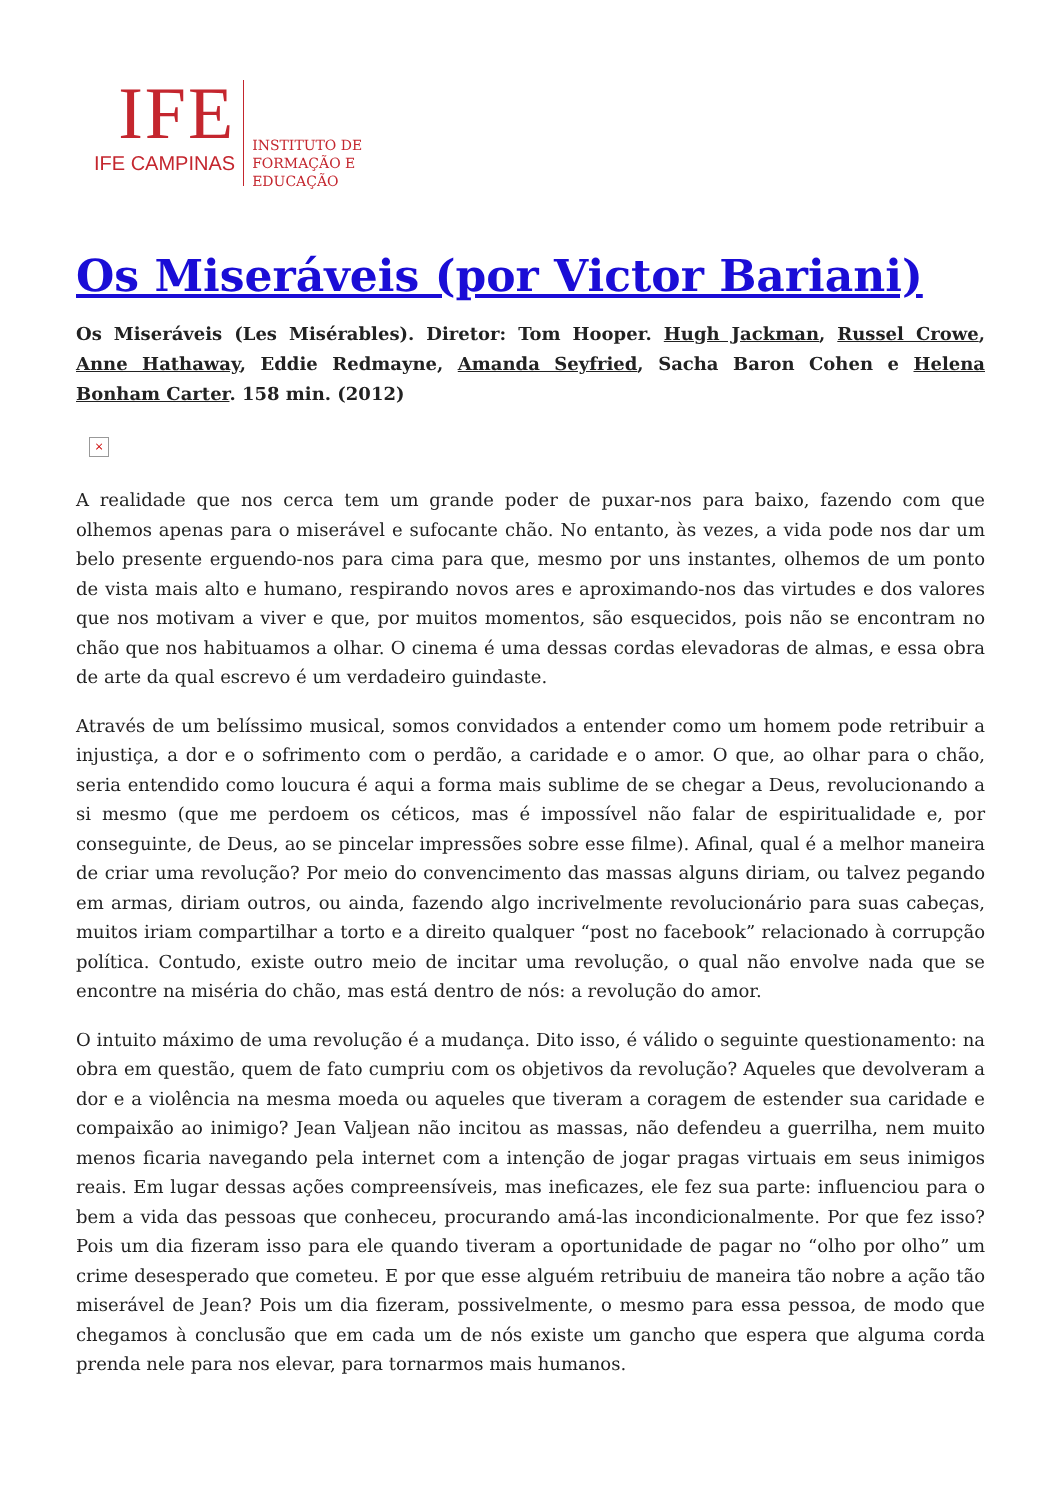IFE
IFE CAMPINAS
INSTITUTO DE
FORMAÇÃO E
EDUCAÇÃO
Os Miseráveis (por Victor Bariani)
Os Miseráveis (Les Misérables). Diretor: Tom Hooper. Hugh Jackman, Russel Crowe, Anne Hathaway, Eddie Redmayne, Amanda Seyfried, Sacha Baron Cohen e Helena Bonham Carter. 158 min. (2012)
×
A realidade que nos cerca tem um grande poder de puxar-nos para baixo, fazendo com que olhemos apenas para o miserável e sufocante chão. No entanto, às vezes, a vida pode nos dar um belo presente erguendo-nos para cima para que, mesmo por uns instantes, olhemos de um ponto de vista mais alto e humano, respirando novos ares e aproximando-nos das virtudes e dos valores que nos motivam a viver e que, por muitos momentos, são esquecidos, pois não se encontram no chão que nos habituamos a olhar. O cinema é uma dessas cordas elevadoras de almas, e essa obra de arte da qual escrevo é um verdadeiro guindaste.
Através de um belíssimo musical, somos convidados a entender como um homem pode retribuir a injustiça, a dor e o sofrimento com o perdão, a caridade e o amor. O que, ao olhar para o chão, seria entendido como loucura é aqui a forma mais sublime de se chegar a Deus, revolucionando a si mesmo (que me perdoem os céticos, mas é impossível não falar de espiritualidade e, por conseguinte, de Deus, ao se pincelar impressões sobre esse filme). Afinal, qual é a melhor maneira de criar uma revolução? Por meio do convencimento das massas alguns diriam, ou talvez pegando em armas, diriam outros, ou ainda, fazendo algo incrivelmente revolucionário para suas cabeças, muitos iriam compartilhar a torto e a direito qualquer “post no facebook” relacionado à corrupção política. Contudo, existe outro meio de incitar uma revolução, o qual não envolve nada que se encontre na miséria do chão, mas está dentro de nós: a revolução do amor.
O intuito máximo de uma revolução é a mudança. Dito isso, é válido o seguinte questionamento: na obra em questão, quem de fato cumpriu com os objetivos da revolução? Aqueles que devolveram a dor e a violência na mesma moeda ou aqueles que tiveram a coragem de estender sua caridade e compaixão ao inimigo? Jean Valjean não incitou as massas, não defendeu a guerrilha, nem muito menos ficaria navegando pela internet com a intenção de jogar pragas virtuais em seus inimigos reais. Em lugar dessas ações compreensíveis, mas ineficazes, ele fez sua parte: influenciou para o bem a vida das pessoas que conheceu, procurando amá-las incondicionalmente. Por que fez isso? Pois um dia fizeram isso para ele quando tiveram a oportunidade de pagar no “olho por olho” um crime desesperado que cometeu. E por que esse alguém retribuiu de maneira tão nobre a ação tão miserável de Jean? Pois um dia fizeram, possivelmente, o mesmo para essa pessoa, de modo que chegamos à conclusão que em cada um de nós existe um gancho que espera que alguma corda prenda nele para nos elevar, para tornarmos mais humanos.